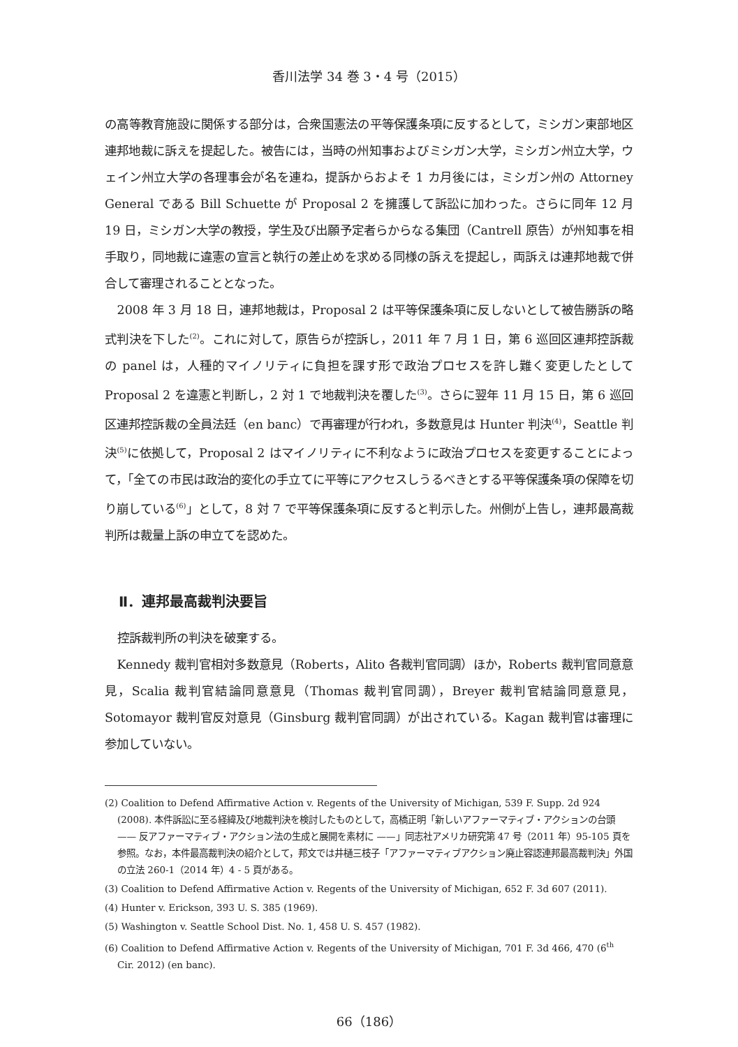香川法学 34 巻 3・4 号（2015）
の高等教育施設に関係する部分は，合衆国憲法の平等保護条項に反するとして，ミシガン東部地区連邦地裁に訴えを提起した。被告には，当時の州知事およびミシガン大学，ミシガン州立大学，ウェイン州立大学の各理事会が名を連ね，提訴からおよそ 1 カ月後には，ミシガン州の Attorney General である Bill Schuette が Proposal 2 を擁護して訴訟に加わった。さらに同年 12 月 19 日，ミシガン大学の教授，学生及び出願予定者らからなる集団（Cantrell 原告）が州知事を相手取り，同地裁に違憲の宣言と執行の差止めを求める同様の訴えを提起し，両訴えは連邦地裁で併合して審理されることとなった。
2008 年 3 月 18 日，連邦地裁は，Proposal 2 は平等保護条項に反しないとして被告勝訴の略式判決を下した<sup>(2)</sup>。これに対して，原告らが控訴し，2011 年 7 月 1 日，第 6 巡回区連邦控訴裁の panel は，人種的マイノリティに負担を課す形で政治プロセスを許し難く変更したとして Proposal 2 を違憲と判断し，2 対 1 で地裁判決を覆した<sup>(3)</sup>。さらに翌年 11 月 15 日，第 6 巡回区連邦控訴裁の全員法廷（en banc）で再審理が行われ，多数意見は Hunter 判決<sup>(4)</sup>，Seattle 判決<sup>(5)</sup>に依拠して，Proposal 2 はマイノリティに不利なように政治プロセスを変更することによって，「全ての市民は政治的変化の手立てに平等にアクセスしうるべきとする平等保護条項の保障を切り崩している<sup>(6)</sup>」として，8 対 7 で平等保護条項に反すると判示した。州側が上告し，連邦最高裁判所は裁量上訴の申立てを認めた。
Ⅱ．連邦最高裁判決要旨
控訴裁判所の判決を破棄する。
Kennedy 裁判官相対多数意見（Roberts，Alito 各裁判官同調）ほか，Roberts 裁判官同意意見，Scalia 裁判官結論同意意見（Thomas 裁判官同調），Breyer 裁判官結論同意意見，Sotomayor 裁判官反対意見（Ginsburg 裁判官同調）が出されている。Kagan 裁判官は審理に参加していない。
(2) Coalition to Defend Affirmative Action v. Regents of the University of Michigan, 539 F. Supp. 2d 924 (2008). 本件訴訟に至る経緯及び地裁判決を検討したものとして，高橋正明「新しいアファーマティブ・アクションの台頭 —— 反アファーマティブ・アクション法の生成と展開を素材に ——」同志社アメリカ研究第 47 号（2011 年）95-105 頁を参照。なお，本件最高裁判決の紹介として，邦文では井樋三枝子「アファーマティブアクション廃止容認連邦最高裁判決」外国の立法 260-1（2014 年）4 - 5 頁がある。
(3) Coalition to Defend Affirmative Action v. Regents of the University of Michigan, 652 F. 3d 607 (2011).
(4) Hunter v. Erickson, 393 U. S. 385 (1969).
(5) Washington v. Seattle School Dist. No. 1, 458 U. S. 457 (1982).
(6) Coalition to Defend Affirmative Action v. Regents of the University of Michigan, 701 F. 3d 466, 470 (6<sup>th</sup> Cir. 2012) (en banc).
66（186）